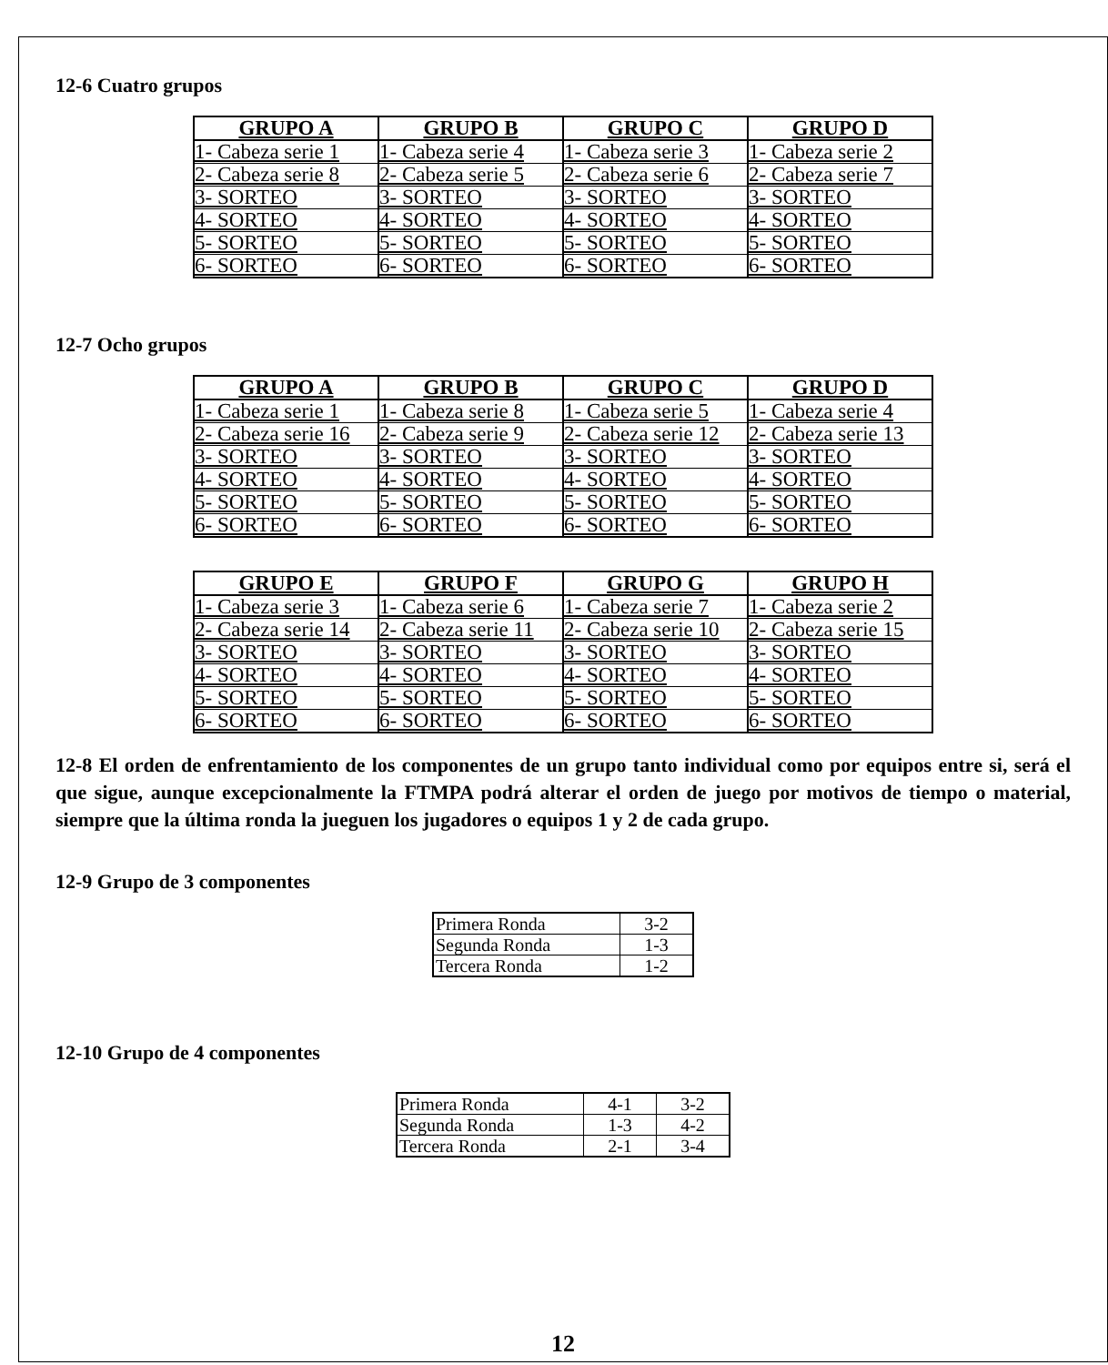12-6 Cuatro grupos
| GRUPO A | GRUPO B | GRUPO C | GRUPO D |
| --- | --- | --- | --- |
| 1- Cabeza serie 1 | 1- Cabeza serie 4 | 1- Cabeza serie 3 | 1- Cabeza serie 2 |
| 2- Cabeza serie 8 | 2- Cabeza serie 5 | 2- Cabeza serie 6 | 2- Cabeza serie 7 |
| 3- SORTEO | 3- SORTEO | 3- SORTEO | 3- SORTEO |
| 4- SORTEO | 4- SORTEO | 4- SORTEO | 4- SORTEO |
| 5- SORTEO | 5- SORTEO | 5- SORTEO | 5- SORTEO |
| 6- SORTEO | 6- SORTEO | 6- SORTEO | 6- SORTEO |
12-7 Ocho grupos
| GRUPO A | GRUPO B | GRUPO C | GRUPO D |
| --- | --- | --- | --- |
| 1- Cabeza serie 1 | 1- Cabeza serie 8 | 1- Cabeza serie 5 | 1- Cabeza serie 4 |
| 2- Cabeza serie 16 | 2- Cabeza serie 9 | 2- Cabeza serie 12 | 2- Cabeza serie 13 |
| 3- SORTEO | 3- SORTEO | 3- SORTEO | 3- SORTEO |
| 4- SORTEO | 4- SORTEO | 4- SORTEO | 4- SORTEO |
| 5- SORTEO | 5- SORTEO | 5- SORTEO | 5- SORTEO |
| 6- SORTEO | 6- SORTEO | 6- SORTEO | 6- SORTEO |
| GRUPO E | GRUPO F | GRUPO G | GRUPO H |
| --- | --- | --- | --- |
| 1- Cabeza serie 3 | 1- Cabeza serie 6 | 1- Cabeza serie 7 | 1- Cabeza serie 2 |
| 2- Cabeza serie 14 | 2- Cabeza serie 11 | 2- Cabeza serie 10 | 2- Cabeza serie 15 |
| 3- SORTEO | 3- SORTEO | 3- SORTEO | 3- SORTEO |
| 4- SORTEO | 4- SORTEO | 4- SORTEO | 4- SORTEO |
| 5- SORTEO | 5- SORTEO | 5- SORTEO | 5- SORTEO |
| 6- SORTEO | 6- SORTEO | 6- SORTEO | 6- SORTEO |
12-8 El orden de enfrentamiento de los componentes de un grupo tanto individual como por equipos entre si, será el que sigue, aunque excepcionalmente la FTMPA podrá alterar el orden de juego por motivos de tiempo o material, siempre que la última ronda la jueguen los jugadores o equipos 1 y 2 de cada grupo.
12-9 Grupo de 3 componentes
| Primera Ronda | 3-2 |
| Segunda Ronda | 1-3 |
| Tercera Ronda | 1-2 |
12-10 Grupo de 4 componentes
| Primera Ronda | 4-1 | 3-2 |
| Segunda Ronda | 1-3 | 4-2 |
| Tercera Ronda | 2-1 | 3-4 |
12